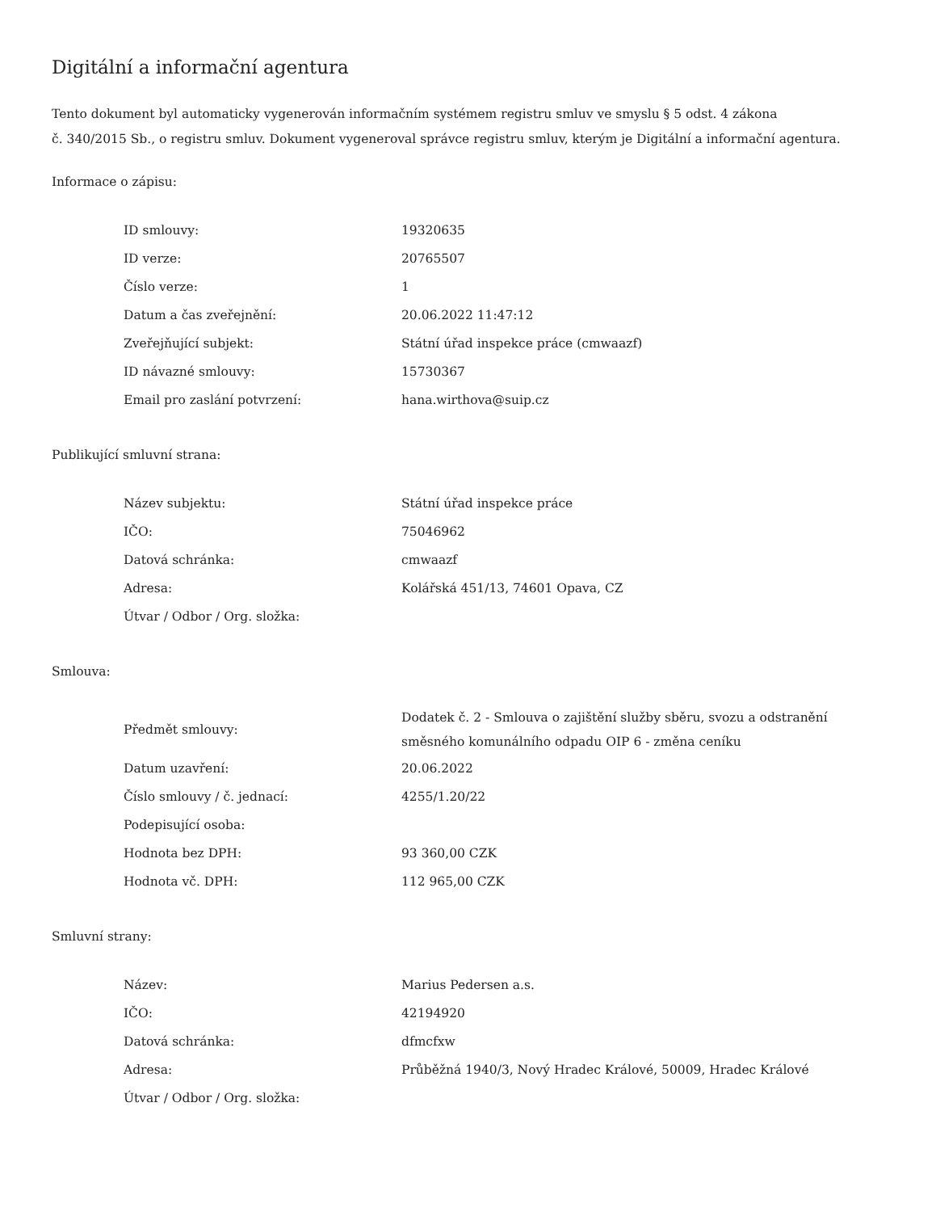Digitální a informační agentura
Tento dokument byl automaticky vygenerován informačním systémem registru smluv ve smyslu § 5 odst. 4 zákona
č. 340/2015 Sb., o registru smluv. Dokument vygeneroval správce registru smluv, kterým je Digitální a informační agentura.
Informace o zápisu:
| ID smlouvy: | 19320635 |
| ID verze: | 20765507 |
| Číslo verze: | 1 |
| Datum a čas zveřejnění: | 20.06.2022 11:47:12 |
| Zveřejňující subjekt: | Státní úřad inspekce práce (cmwaazf) |
| ID návazné smlouvy: | 15730367 |
| Email pro zaslání potvrzení: | hana.wirthova@suip.cz |
Publikující smluvní strana:
| Název subjektu: | Státní úřad inspekce práce |
| IČO: | 75046962 |
| Datová schránka: | cmwaazf |
| Adresa: | Kolářská 451/13, 74601 Opava, CZ |
| Útvar / Odbor / Org. složka: | |
Smlouva:
| Předmět smlouvy: | Dodatek č. 2 - Smlouva o zajištění služby sběru, svozu a odstranění směsného komunálního odpadu OIP 6 - změna ceníku |
| Datum uzavření: | 20.06.2022 |
| Číslo smlouvy / č. jednací: | 4255/1.20/22 |
| Podepisující osoba: | |
| Hodnota bez DPH: | 93 360,00 CZK |
| Hodnota vč. DPH: | 112 965,00 CZK |
Smluvní strany:
| Název: | Marius Pedersen a.s. |
| IČO: | 42194920 |
| Datová schránka: | dfmcfxw |
| Adresa: | Průběžná 1940/3, Nový Hradec Králové, 50009, Hradec Králové |
| Útvar / Odbor / Org. složka: | |